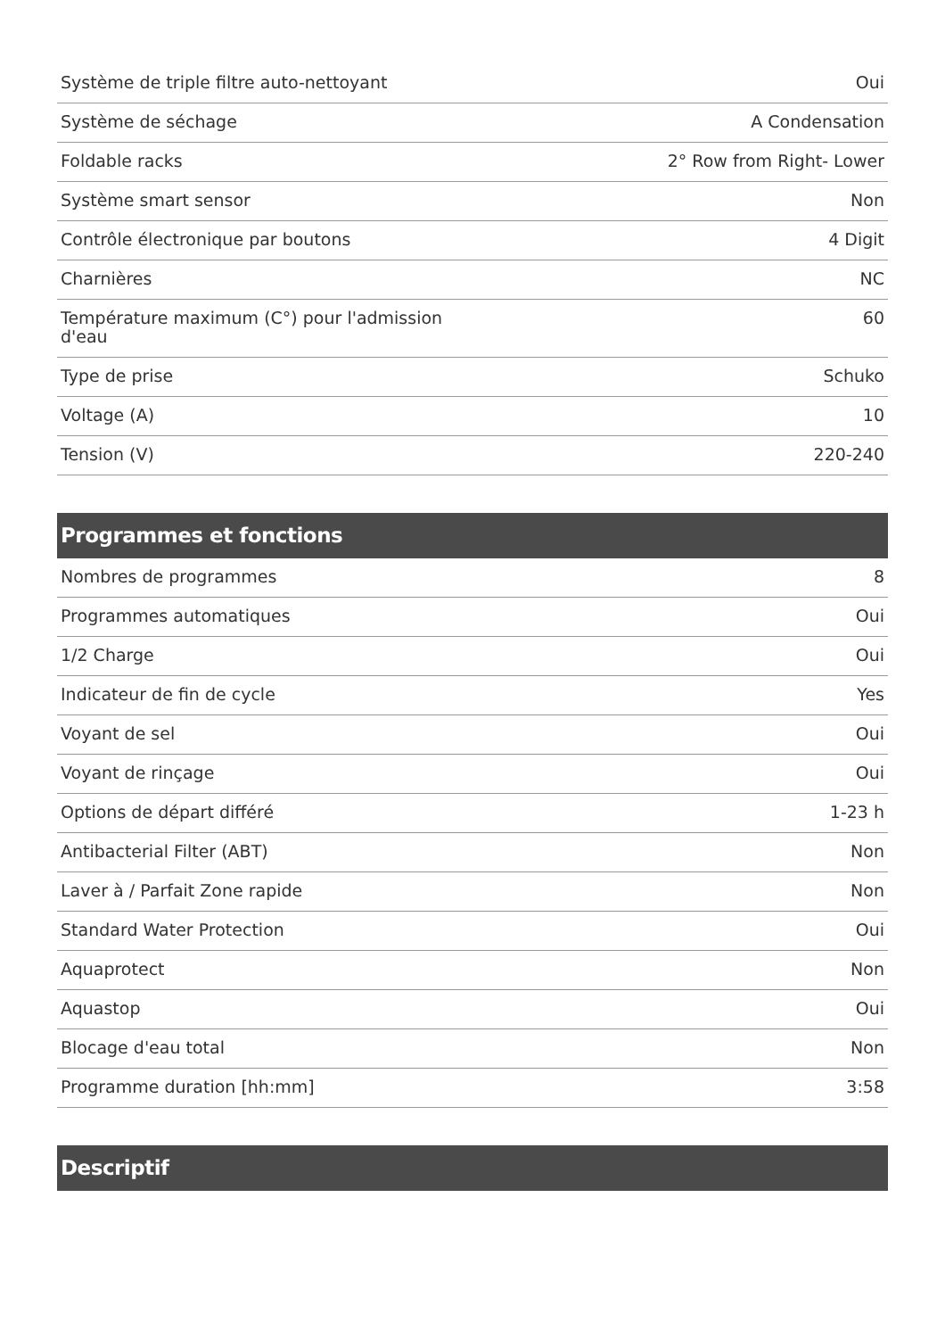| Système de triple filtre auto-nettoyant | Oui |
| Système de séchage | A Condensation |
| Foldable racks | 2° Row from Right- Lower |
| Système smart sensor | Non |
| Contrôle électronique par boutons | 4 Digit |
| Charnières | NC |
| Température maximum (C°) pour l'admission d'eau | 60 |
| Type de prise | Schuko |
| Voltage (A) | 10 |
| Tension (V) | 220-240 |
Programmes et fonctions
| Nombres de programmes | 8 |
| Programmes automatiques | Oui |
| 1/2 Charge | Oui |
| Indicateur de fin de cycle | Yes |
| Voyant de sel | Oui |
| Voyant de rinçage | Oui |
| Options de départ différé | 1-23 h |
| Antibacterial Filter (ABT) | Non |
| Laver à / Parfait Zone rapide | Non |
| Standard Water Protection | Oui |
| Aquaprotect | Non |
| Aquastop | Oui |
| Blocage d'eau total | Non |
| Programme duration [hh:mm] | 3:58 |
Descriptif